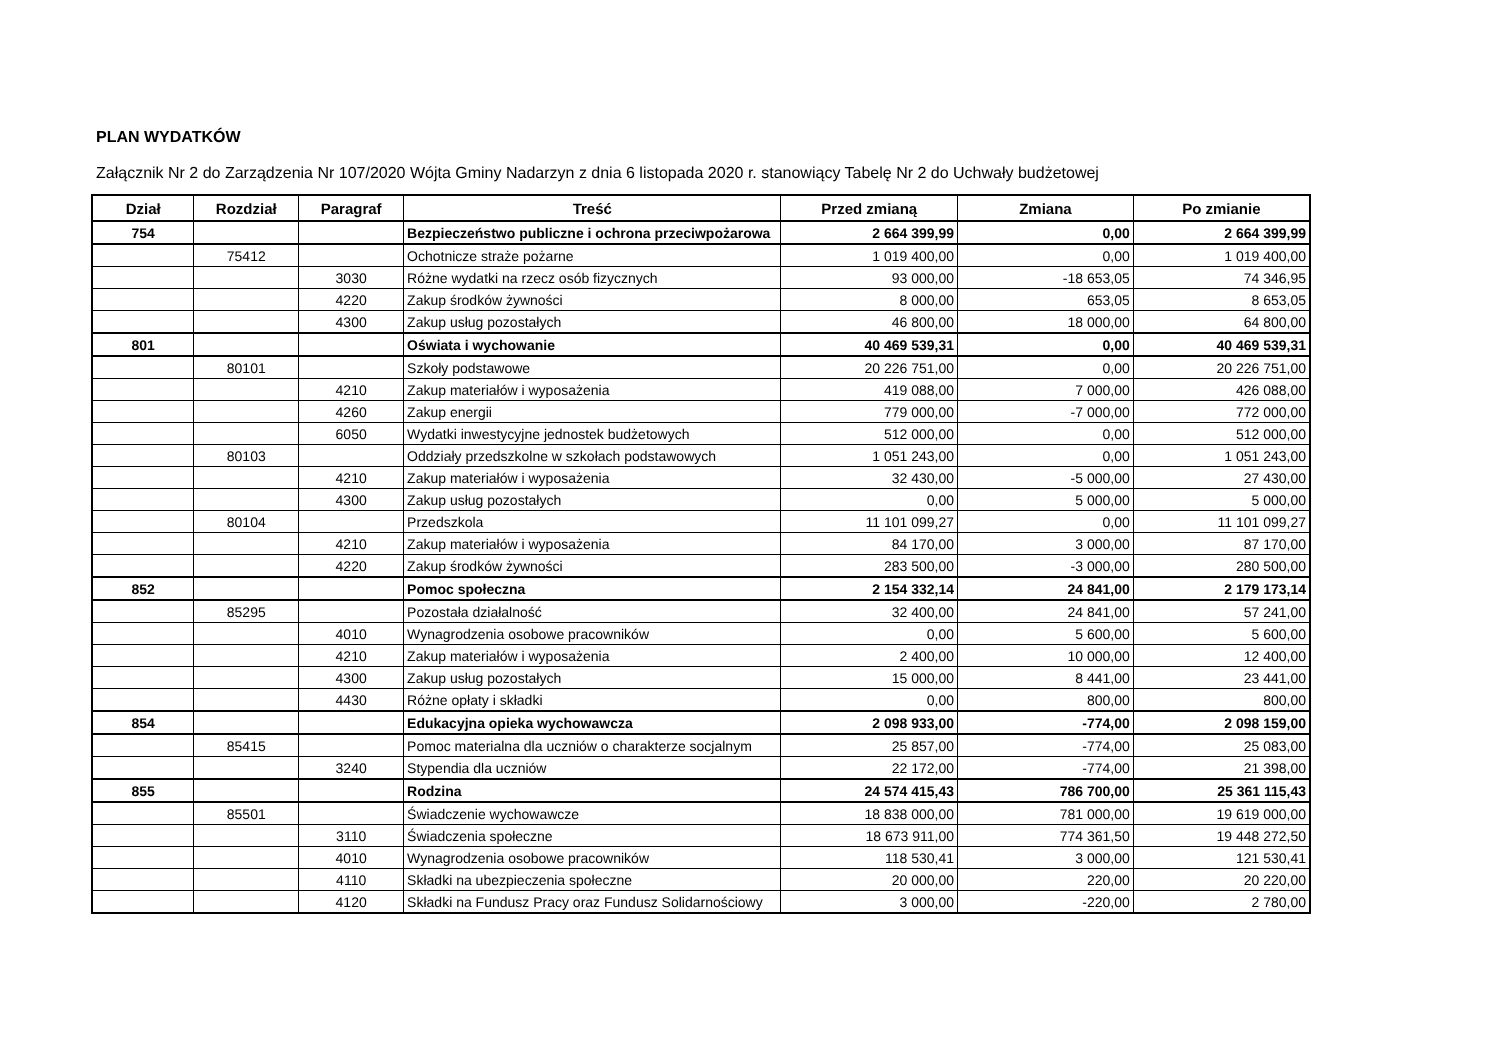PLAN WYDATKÓW
Załącznik Nr 2 do Zarządzenia Nr 107/2020 Wójta Gminy Nadarzyn z dnia 6 listopada 2020 r. stanowiący Tabelę Nr 2 do Uchwały budżetowej
| Dział | Rozdział | Paragraf | Treść | Przed zmianą | Zmiana | Po zmianie |
| --- | --- | --- | --- | --- | --- | --- |
| 754 | | | Bezpieczeństwo publiczne i ochrona przeciwpożarowa | 2 664 399,99 | 0,00 | 2 664 399,99 |
| | 75412 | | Ochotnicze straże pożarne | 1 019 400,00 | 0,00 | 1 019 400,00 |
| | | 3030 | Różne wydatki na rzecz osób fizycznych | 93 000,00 | -18 653,05 | 74 346,95 |
| | | 4220 | Zakup środków żywności | 8 000,00 | 653,05 | 8 653,05 |
| | | 4300 | Zakup usług pozostałych | 46 800,00 | 18 000,00 | 64 800,00 |
| 801 | | | Oświata i wychowanie | 40 469 539,31 | 0,00 | 40 469 539,31 |
| | 80101 | | Szkoły podstawowe | 20 226 751,00 | 0,00 | 20 226 751,00 |
| | | 4210 | Zakup materiałów i wyposażenia | 419 088,00 | 7 000,00 | 426 088,00 |
| | | 4260 | Zakup energii | 779 000,00 | -7 000,00 | 772 000,00 |
| | | 6050 | Wydatki inwestycyjne jednostek budżetowych | 512 000,00 | 0,00 | 512 000,00 |
| | 80103 | | Oddziały przedszkolne w szkołach podstawowych | 1 051 243,00 | 0,00 | 1 051 243,00 |
| | | 4210 | Zakup materiałów i wyposażenia | 32 430,00 | -5 000,00 | 27 430,00 |
| | | 4300 | Zakup usług pozostałych | 0,00 | 5 000,00 | 5 000,00 |
| | 80104 | | Przedszkola | 11 101 099,27 | 0,00 | 11 101 099,27 |
| | | 4210 | Zakup materiałów i wyposażenia | 84 170,00 | 3 000,00 | 87 170,00 |
| | | 4220 | Zakup środków żywności | 283 500,00 | -3 000,00 | 280 500,00 |
| 852 | | | Pomoc społeczna | 2 154 332,14 | 24 841,00 | 2 179 173,14 |
| | 85295 | | Pozostała działalność | 32 400,00 | 24 841,00 | 57 241,00 |
| | | 4010 | Wynagrodzenia osobowe pracowników | 0,00 | 5 600,00 | 5 600,00 |
| | | 4210 | Zakup materiałów i wyposażenia | 2 400,00 | 10 000,00 | 12 400,00 |
| | | 4300 | Zakup usług pozostałych | 15 000,00 | 8 441,00 | 23 441,00 |
| | | 4430 | Różne opłaty i składki | 0,00 | 800,00 | 800,00 |
| 854 | | | Edukacyjna opieka wychowawcza | 2 098 933,00 | -774,00 | 2 098 159,00 |
| | 85415 | | Pomoc materialna dla uczniów o charakterze socjalnym | 25 857,00 | -774,00 | 25 083,00 |
| | | 3240 | Stypendia dla uczniów | 22 172,00 | -774,00 | 21 398,00 |
| 855 | | | Rodzina | 24 574 415,43 | 786 700,00 | 25 361 115,43 |
| | 85501 | | Świadczenie wychowawcze | 18 838 000,00 | 781 000,00 | 19 619 000,00 |
| | | 3110 | Świadczenia społeczne | 18 673 911,00 | 774 361,50 | 19 448 272,50 |
| | | 4010 | Wynagrodzenia osobowe pracowników | 118 530,41 | 3 000,00 | 121 530,41 |
| | | 4110 | Składki na ubezpieczenia społeczne | 20 000,00 | 220,00 | 20 220,00 |
| | | 4120 | Składki na Fundusz Pracy oraz Fundusz Solidarnościowy | 3 000,00 | -220,00 | 2 780,00 |